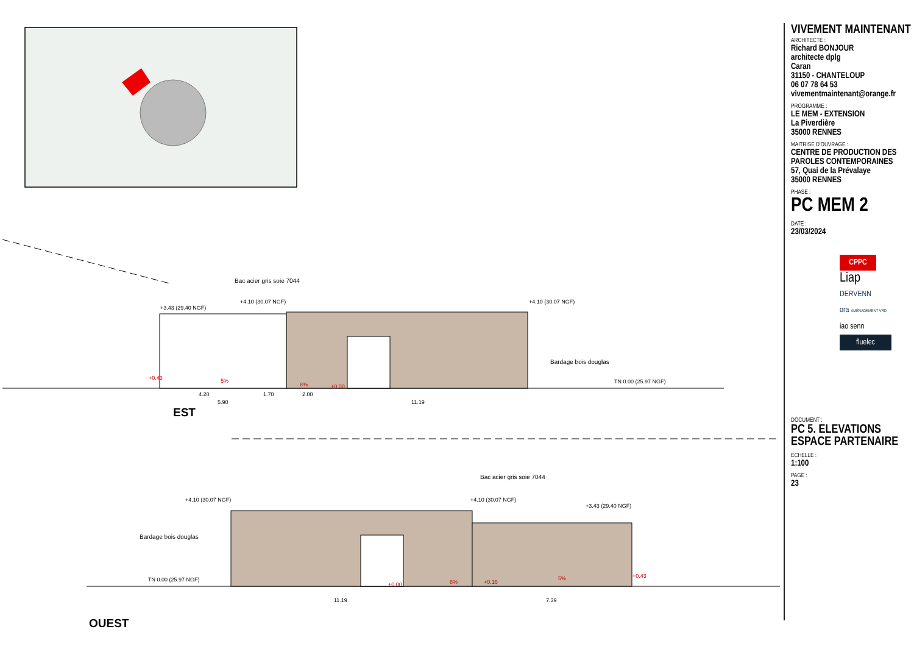Bac acier gris soie 7044
+3.43 (29.40 NGF)
+4.10 (30.07 NGF) +4.10 (30.07 NGF)
Bardage bois douglas
TN 0.00 (25.97 NGF)
+0.43 5%
8% +0.00
4.20 1.70 2.00
5.90 11.19
EST
Bac acier gris soie 7044
+4.10 (30.07 NGF) +4.10 (30.07 NGF)
+3.43 (29.40 NGF)
Bardage bois douglas
TN 0.00 (25.97 NGF)
+0.00 8% +0.16
5% +0.43
11.19 7.39
OUEST
VIVEMENT MAINTENANT
ARCHITECTE :
Richard BONJOUR
architecte dplg
Caran
31150 - CHANTELOUP
06 07 78 64 53
vivementmaintenant@orange.fr
PROGRAMME :
LE MEM - EXTENSION
La Piverdière
35000 RENNES
MAITRISE D'OUVRAGE :
CENTRE DE PRODUCTION DES
PAROLES CONTEMPORAINES
57, Quai de la Prévalaye
35000 RENNES
PHASE :
PC MEM 2
DATE :
23/03/2024
CPPC
Liap
DERVENN
ora AMÉNAGEMENT VRD
iao senn
fluelec
DOCUMENT :
PC 5. ELEVATIONS
ESPACE PARTENAIRE
ÉCHELLE :
1:100
PAGE :
23